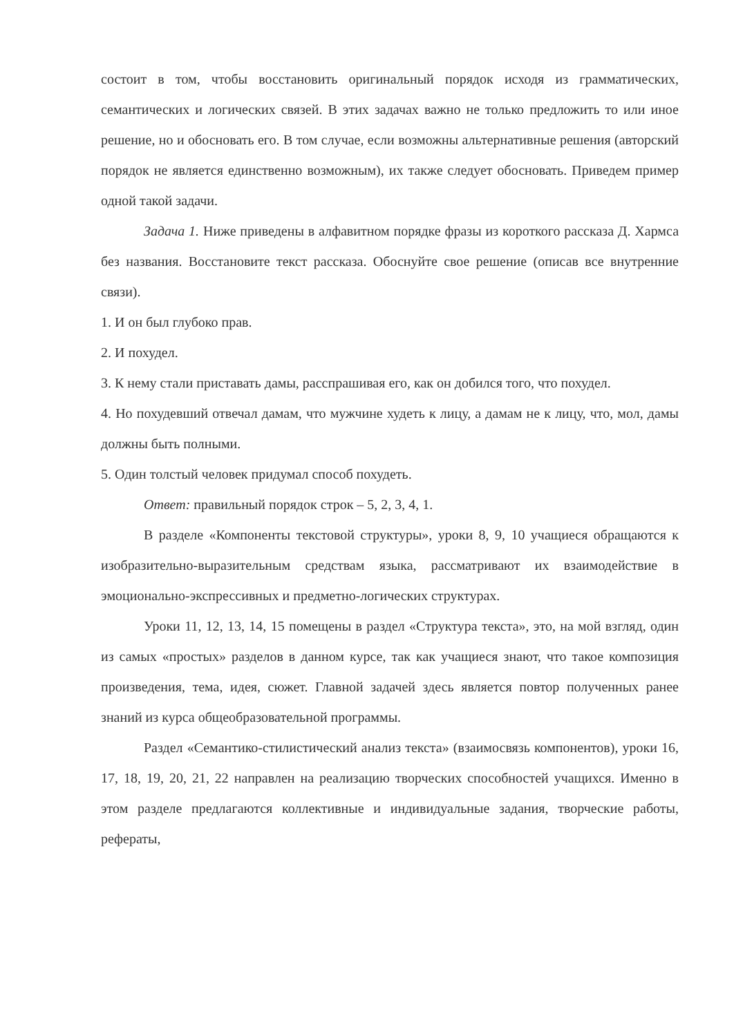состоит в том, чтобы восстановить оригинальный порядок исходя из грамматических, семантических и логических связей. В этих задачах важно не только предложить то или иное решение, но и обосновать его. В том случае, если возможны альтернативные решения (авторский порядок не является единственно возможным), их также следует обосновать. Приведем пример одной такой задачи.
Задача 1. Ниже приведены в алфавитном порядке фразы из короткого рассказа Д. Хармса без названия. Восстановите текст рассказа. Обоснуйте свое решение (описав все внутренние связи).
1. И он был глубоко прав.
2. И похудел.
3. К нему стали приставать дамы, расспрашивая его, как он добился того, что похудел.
4. Но похудевший отвечал дамам, что мужчине худеть к лицу, а дамам не к лицу, что, мол, дамы должны быть полными.
5. Один толстый человек придумал способ похудеть.
Ответ: правильный порядок строк – 5, 2, 3, 4, 1.
В разделе «Компоненты текстовой структуры», уроки 8, 9, 10 учащиеся обращаются к изобразительно-выразительным средствам языка, рассматривают их взаимодействие в эмоционально-экспрессивных и предметно-логических структурах.
Уроки 11, 12, 13, 14, 15 помещены в раздел «Структура текста», это, на мой взгляд, один из самых «простых» разделов в данном курсе, так как учащиеся знают, что такое композиция произведения, тема, идея, сюжет. Главной задачей здесь является повтор полученных ранее знаний из курса общеобразовательной программы.
Раздел «Семантико-стилистический анализ текста» (взаимосвязь компонентов), уроки 16, 17, 18, 19, 20, 21, 22 направлен на реализацию творческих способностей учащихся. Именно в этом разделе предлагаются коллективные и индивидуальные задания, творческие работы, рефераты,